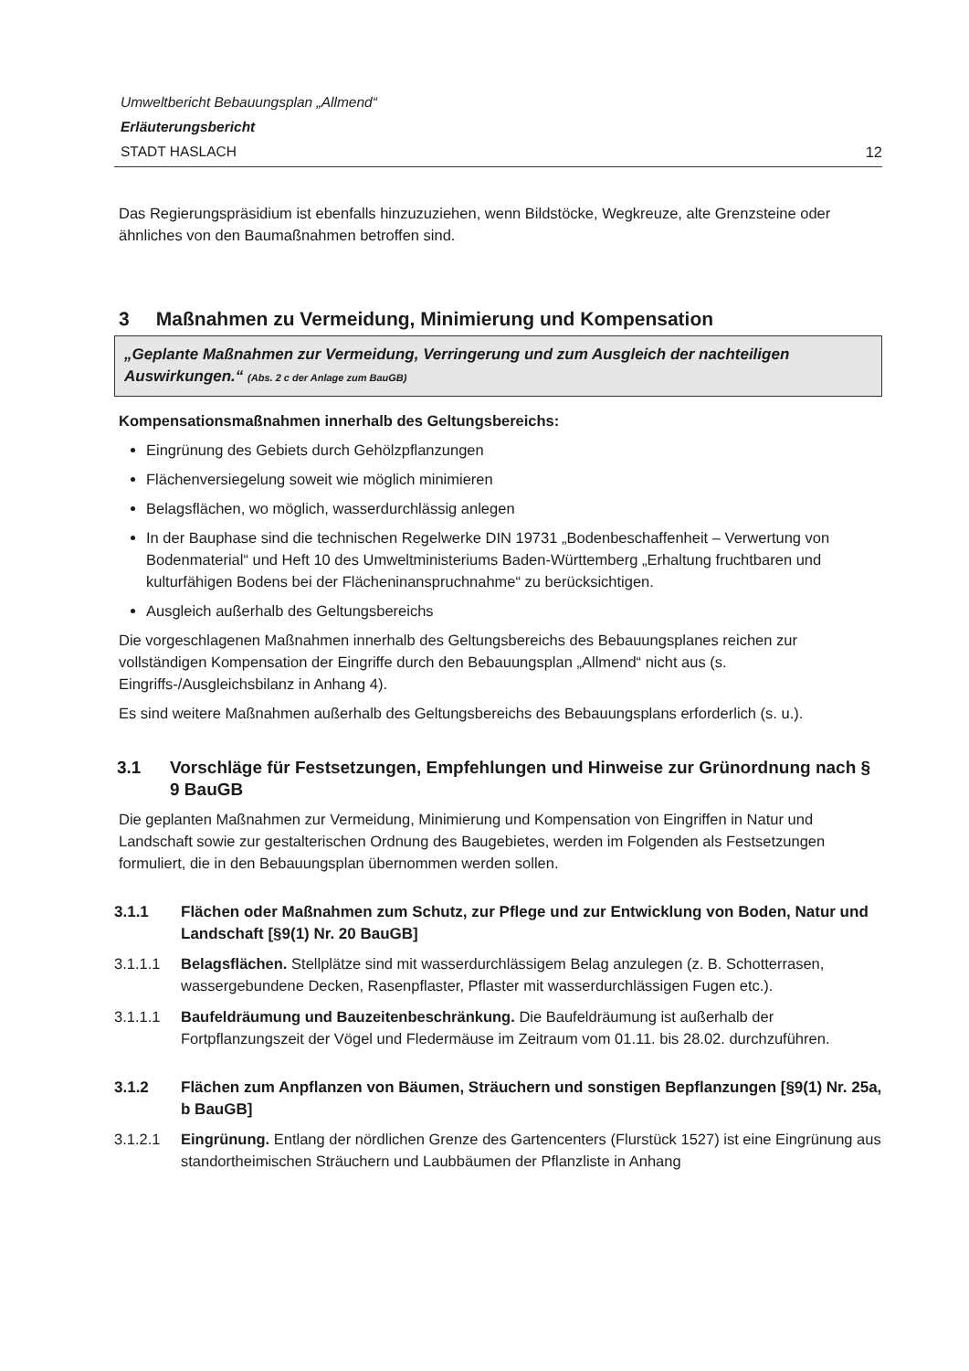Umweltbericht Bebauungsplan „Allmend“
Erläuterungsbericht
STADT HASLACH 12
Das Regierungspräsidium ist ebenfalls hinzuzuziehen, wenn Bildstöcke, Wegkreuze, alte Grenzsteine oder ähnliches von den Baumaßnahmen betroffen sind.
3 Maßnahmen zu Vermeidung, Minimierung und Kompensation
„Geplante Maßnahmen zur Vermeidung, Verringerung und zum Ausgleich der nachteiligen Auswirkungen.“ (Abs. 2 c der Anlage zum BauGB)
Kompensationsmaßnahmen innerhalb des Geltungsbereichs:
Eingrünung des Gebiets durch Gehölzpflanzungen
Flächenversiegelung soweit wie möglich minimieren
Belagsflächen, wo möglich, wasserdurchlässig anlegen
In der Bauphase sind die technischen Regelwerke DIN 19731 „Bodenbeschaffenheit – Verwertung von Bodenmaterial“ und Heft 10 des Umweltministeriums Baden-Württemberg „Erhaltung fruchtbaren und kulturfähigen Bodens bei der Flächeninanspruchnahme“ zu berücksichtigen.
Ausgleich außerhalb des Geltungsbereichs
Die vorgeschlagenen Maßnahmen innerhalb des Geltungsbereichs des Bebauungsplanes reichen zur vollständigen Kompensation der Eingriffe durch den Bebauungsplan „Allmend“ nicht aus (s. Eingriffs-/Ausgleichsbilanz in Anhang 4).
Es sind weitere Maßnahmen außerhalb des Geltungsbereichs des Bebauungsplans erforderlich (s. u.).
3.1 Vorschläge für Festsetzungen, Empfehlungen und Hinweise zur Grünordnung nach § 9 BauGB
Die geplanten Maßnahmen zur Vermeidung, Minimierung und Kompensation von Eingriffen in Natur und Landschaft sowie zur gestalterischen Ordnung des Baugebietes, werden im Folgenden als Festsetzungen formuliert, die in den Bebauungsplan übernommen werden sollen.
3.1.1 Flächen oder Maßnahmen zum Schutz, zur Pflege und zur Entwicklung von Boden, Natur und Landschaft [§9(1) Nr. 20 BauGB]
3.1.1.1 Belagsflächen. Stellplätze sind mit wasserdurchlässigem Belag anzulegen (z. B. Schotterrasen, wassergebundene Decken, Rasenpflaster, Pflaster mit wasserdurchlässigen Fugen etc.).
3.1.1.1 Baufeldräumung und Bauzeitenbeschränkung. Die Baufeldräumung ist außerhalb der Fortpflanzungszeit der Vögel und Fledermäuse im Zeitraum vom 01.11. bis 28.02. durchzuführen.
3.1.2 Flächen zum Anpflanzen von Bäumen, Sträuchern und sonstigen Bepflanzungen [§9(1) Nr. 25a, b BauGB]
3.1.2.1 Eingrünung. Entlang der nördlichen Grenze des Gartencenters (Flurstück 1527) ist eine Eingrünung aus standortheimischen Sträuchern und Laubbäumen der Pflanzliste in Anhang